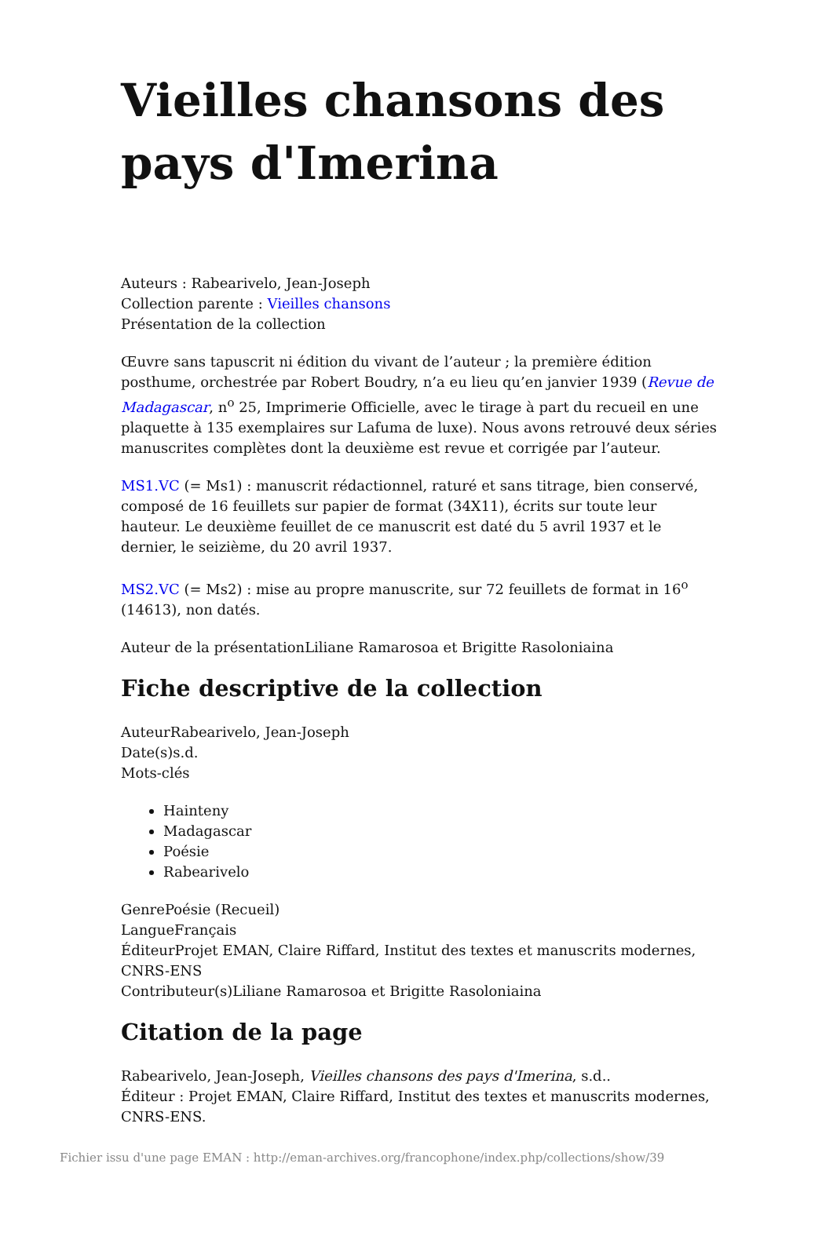Vieilles chansons des pays d'Imerina
Auteurs : Rabearivelo, Jean-Joseph
Collection parente : Vieilles chansons
Présentation de la collection
Œuvre sans tapuscrit ni édition du vivant de l’auteur ; la première édition posthume, orchestrée par Robert Boudry, n’a eu lieu qu’en janvier 1939 (Revue de Madagascar, n<sup>o</sup> 25, Imprimerie Officielle, avec le tirage à part du recueil en une plaquette à 135 exemplaires sur Lafuma de luxe). Nous avons retrouvé deux séries manuscrites complètes dont la deuxième est revue et corrigée par l’auteur.
MS1.VC (= Ms1) : manuscrit rédactionnel, raturé et sans titrage, bien conservé, composé de 16 feuillets sur papier de format (34X11), écrits sur toute leur hauteur. Le deuxième feuillet de ce manuscrit est daté du 5 avril 1937 et le dernier, le seizième, du 20 avril 1937.
MS2.VC (= Ms2) : mise au propre manuscrite, sur 72 feuillets de format in 16<sup>o</sup> (14613), non datés.
Auteur de la présentationLiliane Ramarosoa et Brigitte Rasoloniaina
Fiche descriptive de la collection
AuteurRabearivelo, Jean-Joseph
Date(s)s.d.
Mots-clés
Hainteny
Madagascar
Poésie
Rabearivelo
GenrePoésie (Recueil)
LangueFrançais
ÉditeurProjet EMAN, Claire Riffard, Institut des textes et manuscrits modernes, CNRS-ENS
Contributeur(s)Liliane Ramarosoa et Brigitte Rasoloniaina
Citation de la page
Rabearivelo, Jean-Joseph, Vieilles chansons des pays d'Imerina, s.d..
Éditeur : Projet EMAN, Claire Riffard, Institut des textes et manuscrits modernes, CNRS-ENS.
Fichier issu d'une page EMAN : http://eman-archives.org/francophone/index.php/collections/show/39